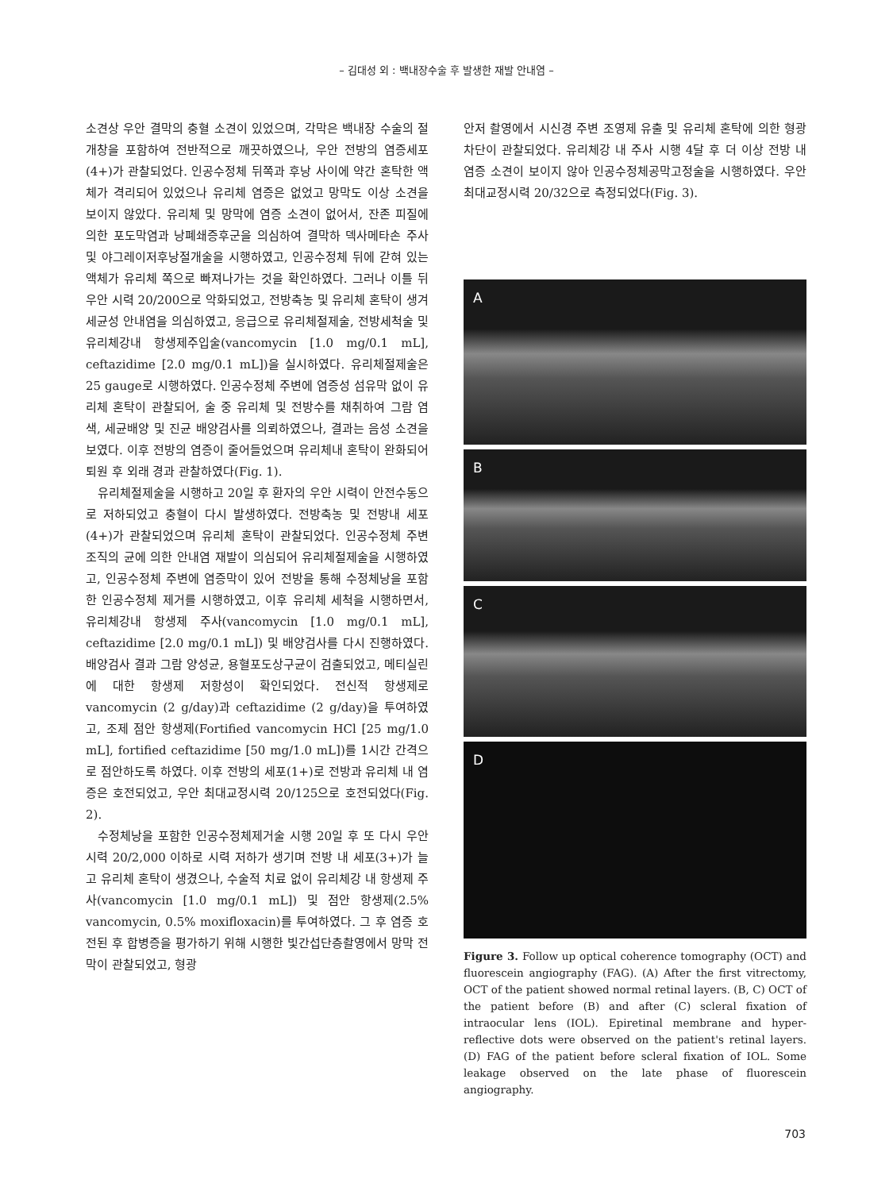– 김대성 외 : 백내장수술 후 발생한 재발 안내염 –
소견상 우안 결막의 충혈 소견이 있었으며, 각막은 백내장 수술의 절개창을 포함하여 전반적으로 깨끗하였으나, 우안 전방의 염증세포(4+)가 관찰되었다. 인공수정체 뒤쪽과 후낭 사이에 약간 혼탁한 액체가 격리되어 있었으나 유리체 염증은 없었고 망막도 이상 소견을 보이지 않았다. 유리체 및 망막에 염증 소견이 없어서, 잔존 피질에 의한 포도막염과 낭폐쇄증후군을 의심하여 결막하 덱사메타손 주사 및 야그레이저후낭절개술을 시행하였고, 인공수정체 뒤에 갇혀 있는 액체가 유리체 쪽으로 빠져나가는 것을 확인하였다. 그러나 이틀 뒤 우안 시력 20/200으로 악화되었고, 전방축농 및 유리체 혼탁이 생겨 세균성 안내염을 의심하였고, 응급으로 유리체절제술, 전방세척술 및 유리체강내 항생제주입술(vancomycin [1.0 mg/0.1 mL], ceftazidime [2.0 mg/0.1 mL])을 실시하였다. 유리체절제술은 25 gauge로 시행하였다. 인공수정체 주변에 염증성 섬유막 없이 유리체 혼탁이 관찰되어, 술 중 유리체 및 전방수를 채취하여 그람 염색, 세균배양 및 진균 배양검사를 의뢰하였으나, 결과는 음성 소견을 보였다. 이후 전방의 염증이 줄어들었으며 유리체내 혼탁이 완화되어 퇴원 후 외래 경과 관찰하였다(Fig. 1).
유리체절제술을 시행하고 20일 후 환자의 우안 시력이 안전수동으로 저하되었고 충혈이 다시 발생하였다. 전방축농 및 전방내 세포(4+)가 관찰되었으며 유리체 혼탁이 관찰되었다. 인공수정체 주변 조직의 균에 의한 안내염 재발이 의심되어 유리체절제술을 시행하였고, 인공수정체 주변에 염증막이 있어 전방을 통해 수정체낭을 포함한 인공수정체 제거를 시행하였고, 이후 유리체 세척을 시행하면서, 유리체강내 항생제 주사(vancomycin [1.0 mg/0.1 mL], ceftazidime [2.0 mg/0.1 mL]) 및 배양검사를 다시 진행하였다. 배양검사 결과 그람 양성균, 용혈포도상구균이 검출되었고, 메티실린에 대한 항생제 저항성이 확인되었다. 전신적 항생제로 vancomycin (2 g/day)과 ceftazidime (2 g/day)을 투여하였고, 조제 점안 항생제(Fortified vancomycin HCl [25 mg/1.0 mL], fortified ceftazidime [50 mg/1.0 mL])를 1시간 간격으로 점안하도록 하였다. 이후 전방의 세포(1+)로 전방과 유리체 내 염증은 호전되었고, 우안 최대교정시력 20/125으로 호전되었다(Fig. 2).
수정체낭을 포함한 인공수정체제거술 시행 20일 후 또 다시 우안 시력 20/2,000 이하로 시력 저하가 생기며 전방 내 세포(3+)가 늘고 유리체 혼탁이 생겼으나, 수술적 치료 없이 유리체강 내 항생제 주사(vancomycin [1.0 mg/0.1 mL]) 및 점안 항생제(2.5% vancomycin, 0.5% moxifloxacin)를 투여하였다. 그 후 염증 호전된 후 합병증을 평가하기 위해 시행한 빛간섭단층촬영에서 망막 전막이 관찰되었고, 형광
안저 촬영에서 시신경 주변 조영제 유출 및 유리체 혼탁에 의한 형광 차단이 관찰되었다. 유리체강 내 주사 시행 4달 후 더 이상 전방 내 염증 소견이 보이지 않아 인공수정체공막고정술을 시행하였다. 우안 최대교정시력 20/32으로 측정되었다(Fig. 3).
A
B
C
D
Figure 3. Follow up optical coherence tomography (OCT) and fluorescein angiography (FAG). (A) After the first vitrectomy, OCT of the patient showed normal retinal layers. (B, C) OCT of the patient before (B) and after (C) scleral fixation of intraocular lens (IOL). Epiretinal membrane and hyper-reflective dots were observed on the patient's retinal layers. (D) FAG of the patient before scleral fixation of IOL. Some leakage observed on the late phase of fluorescein angiography.
703